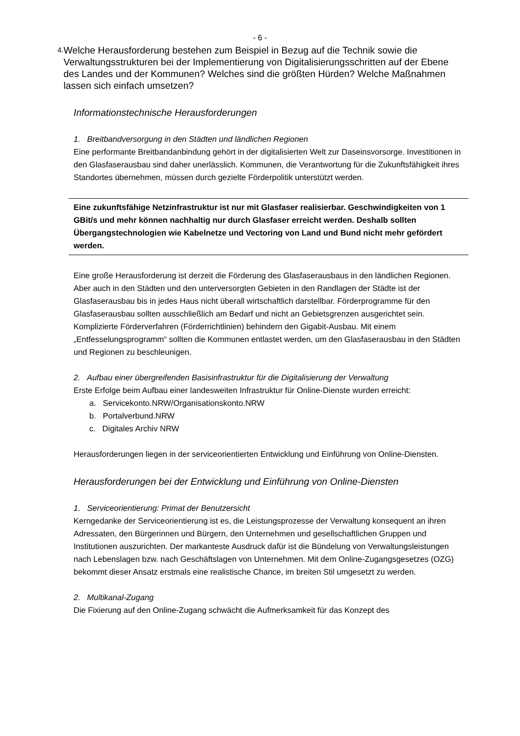- 6 -
4. Welche Herausforderung bestehen zum Beispiel in Bezug auf die Technik sowie die Verwaltungsstrukturen bei der Implementierung von Digitalisierungsschritten auf der Ebene des Landes und der Kommunen? Welches sind die größten Hürden? Welche Maßnahmen lassen sich einfach umsetzen?
Informationstechnische Herausforderungen
1. Breitbandversorgung in den Städten und ländlichen Regionen
Eine performante Breitbandanbindung gehört in der digitalisierten Welt zur Daseinsvorsorge. Investitionen in den Glasfaserausbau sind daher unerlässlich. Kommunen, die Verantwortung für die Zukunftsfähigkeit ihres Standortes übernehmen, müssen durch gezielte Förderpolitik unterstützt werden.
Eine zukunftsfähige Netzinfrastruktur ist nur mit Glasfaser realisierbar. Geschwindigkeiten von 1 GBit/s und mehr können nachhaltig nur durch Glasfaser erreicht werden. Deshalb sollten Übergangstechnologien wie Kabelnetze und Vectoring von Land und Bund nicht mehr gefördert werden.
Eine große Herausforderung ist derzeit die Förderung des Glasfaserausbaus in den ländlichen Regionen. Aber auch in den Städten und den unterversorgten Gebieten in den Randlagen der Städte ist der Glasfaserausbau bis in jedes Haus nicht überall wirtschaftlich darstellbar. Förderprogramme für den Glasfaserausbau sollten ausschließlich am Bedarf und nicht an Gebietsgrenzen ausgerichtet sein. Komplizierte Förderverfahren (Förderrichtlinien) behindern den Gigabit-Ausbau. Mit einem „Entfesselungsprogramm“ sollten die Kommunen entlastet werden, um den Glasfaserausbau in den Städten und Regionen zu beschleunigen.
2. Aufbau einer übergreifenden Basisinfrastruktur für die Digitalisierung der Verwaltung
Erste Erfolge beim Aufbau einer landesweiten Infrastruktur für Online-Dienste wurden erreicht:
a. Servicekonto.NRW/Organisationskonto.NRW
b. Portalverbund.NRW
c. Digitales Archiv NRW
Herausforderungen liegen in der serviceorientierten Entwicklung und Einführung von Online-Diensten.
Herausforderungen bei der Entwicklung und Einführung von Online-Diensten
1. Serviceorientierung: Primat der Benutzersicht
Kerngedanke der Serviceorientierung ist es, die Leistungsprozesse der Verwaltung konsequent an ihren Adressaten, den Bürgerinnen und Bürgern, den Unternehmen und gesellschaftlichen Gruppen und Institutionen auszurichten. Der markanteste Ausdruck dafür ist die Bündelung von Verwaltungsleistungen nach Lebenslagen bzw. nach Geschäftslagen von Unternehmen. Mit dem Online-Zugangsgesetzes (OZG) bekommt dieser Ansatz erstmals eine realistische Chance, im breiten Stil umgesetzt zu werden.
2. Multikanal-Zugang
Die Fixierung auf den Online-Zugang schwächt die Aufmerksamkeit für das Konzept des